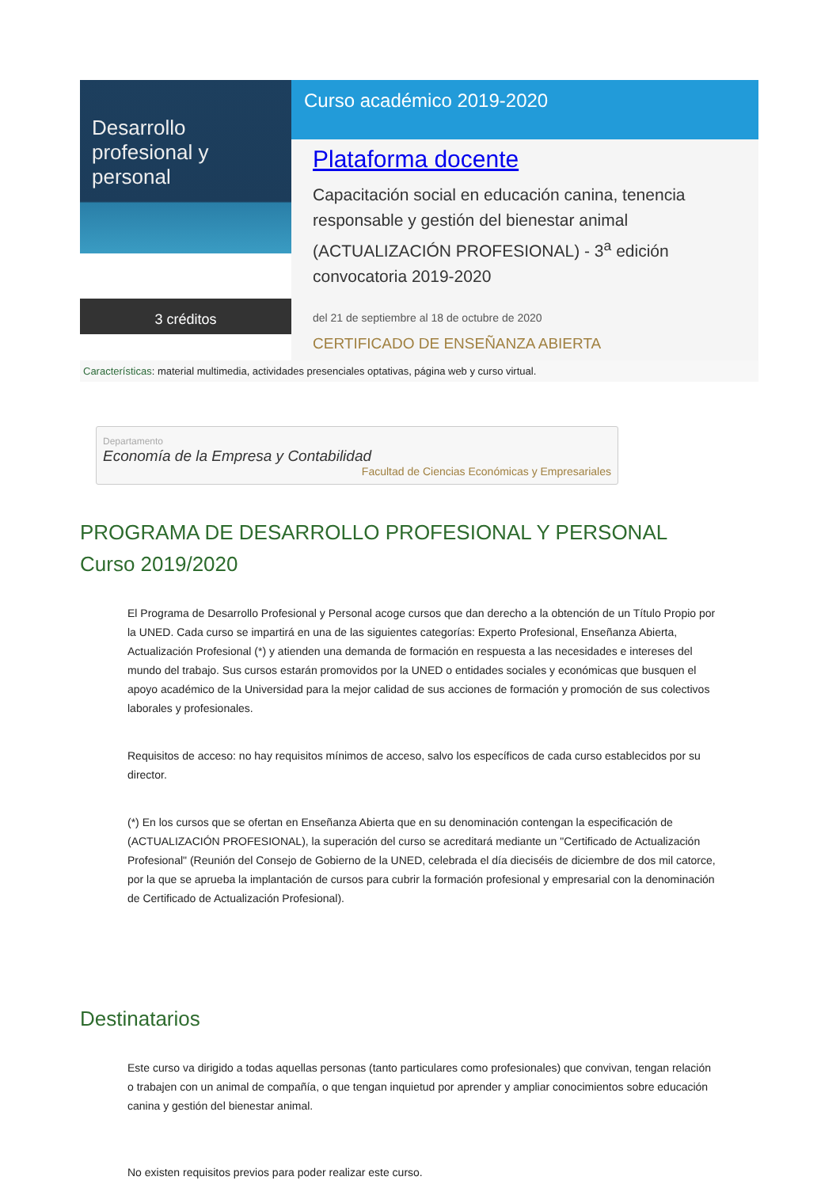Desarrollo
profesional y personal
3 créditos
Curso académico 2019-2020
Plataforma docente
Capacitación social en educación canina, tenencia responsable y gestión del bienestar animal (ACTUALIZACIÓN PROFESIONAL) - 3<sup>a</sup> edición convocatoria 2019-2020
del 21 de septiembre al 18 de octubre de 2020
CERTIFICADO DE ENSEÑANZA ABIERTA
Características: material multimedia, actividades presenciales optativas, página web y curso virtual.
Departamento
Economía de la Empresa y Contabilidad
Facultad de Ciencias Económicas y Empresariales
PROGRAMA DE DESARROLLO PROFESIONAL Y PERSONAL
Curso 2019/2020
El Programa de Desarrollo Profesional y Personal acoge cursos que dan derecho a la obtención de un Título Propio por la UNED. Cada curso se impartirá en una de las siguientes categorías: Experto Profesional, Enseñanza Abierta, Actualización Profesional (*) y atienden una demanda de formación en respuesta a las necesidades e intereses del mundo del trabajo. Sus cursos estarán promovidos por la UNED o entidades sociales y económicas que busquen el apoyo académico de la Universidad para la mejor calidad de sus acciones de formación y promoción de sus colectivos laborales y profesionales.
Requisitos de acceso: no hay requisitos mínimos de acceso, salvo los específicos de cada curso establecidos por su director.
(*) En los cursos que se ofertan en Enseñanza Abierta que en su denominación contengan la especificación de (ACTUALIZACIÓN PROFESIONAL), la superación del curso se acreditará mediante un "Certificado de Actualización Profesional" (Reunión del Consejo de Gobierno de la UNED, celebrada el día dieciséis de diciembre de dos mil catorce, por la que se aprueba la implantación de cursos para cubrir la formación profesional y empresarial con la denominación de Certificado de Actualización Profesional).
Destinatarios
Este curso va dirigido a todas aquellas personas (tanto particulares como profesionales) que convivan, tengan relación o trabajen con un animal de compañía, o que tengan inquietud por aprender y ampliar conocimientos sobre educación canina y gestión del bienestar animal.
No existen requisitos previos para poder realizar este curso.